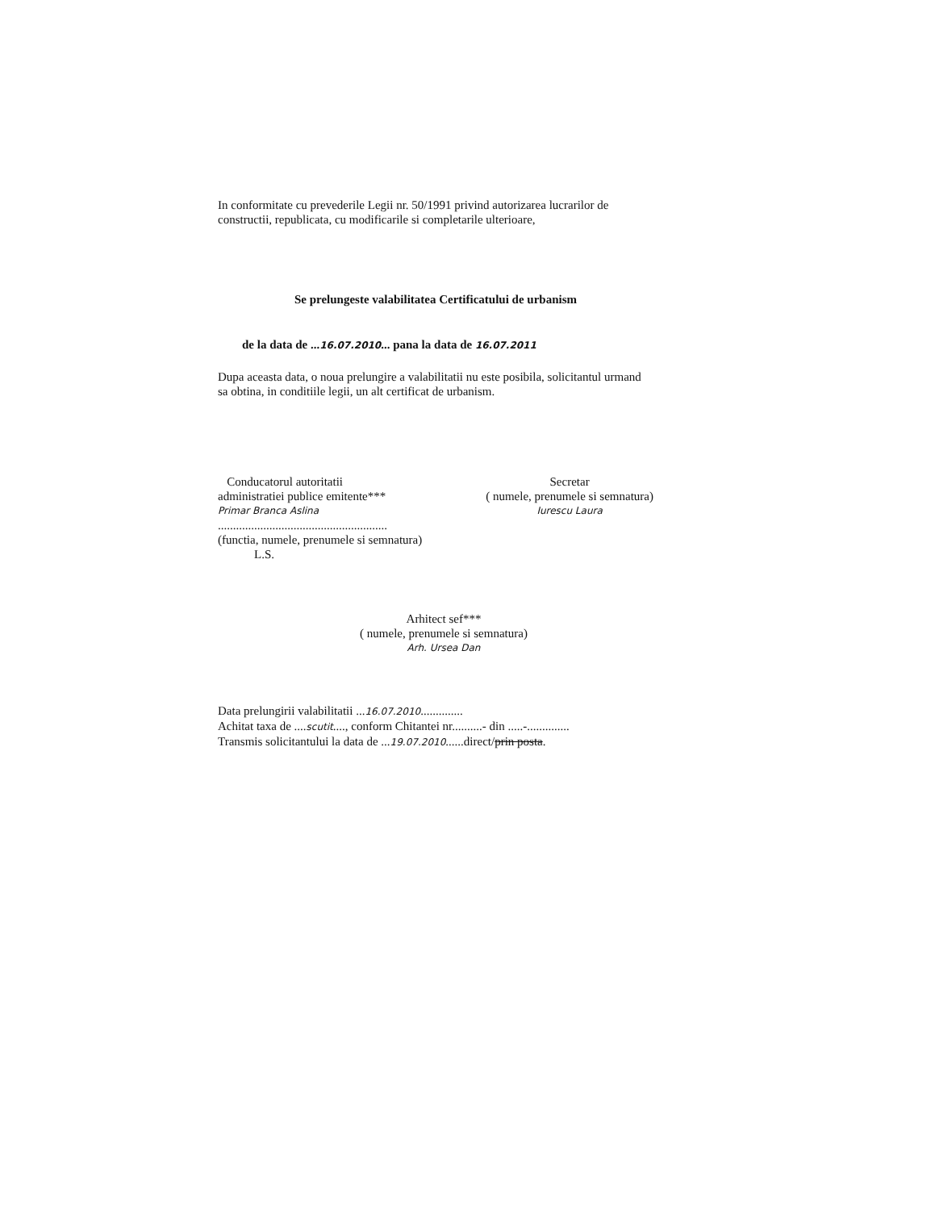In conformitate cu prevederile Legii nr. 50/1991 privind autorizarea lucrarilor de constructii, republicata, cu modificarile si completarile ulterioare,
Se prelungeste valabilitatea Certificatului de urbanism
de la data de ...16.07.2010... pana la data de 16.07.2011
Dupa aceasta data, o noua prelungire a valabilitatii nu este posibila, solicitantul urmand sa obtina, in conditiile legii, un alt certificat de urbanism.
Conducatorul autoritatii
administratiei publice emitente***
Primar Branca Aslina
........................................................
(functia, numele, prenumele si semnatura)
L.S.
Secretar
( numele, prenumele si semnatura)
Iurescu Laura
Arhitect sef***
( numele, prenumele si semnatura)
Arh. Ursea Dan
Data prelungirii valabilitatii ...16.07.2010..............
Achitat taxa de ....scutit...., conform Chitantei nr..........- din .....-..............
Transmis solicitantului la data de ...19.07.2010......direct/prin posta.